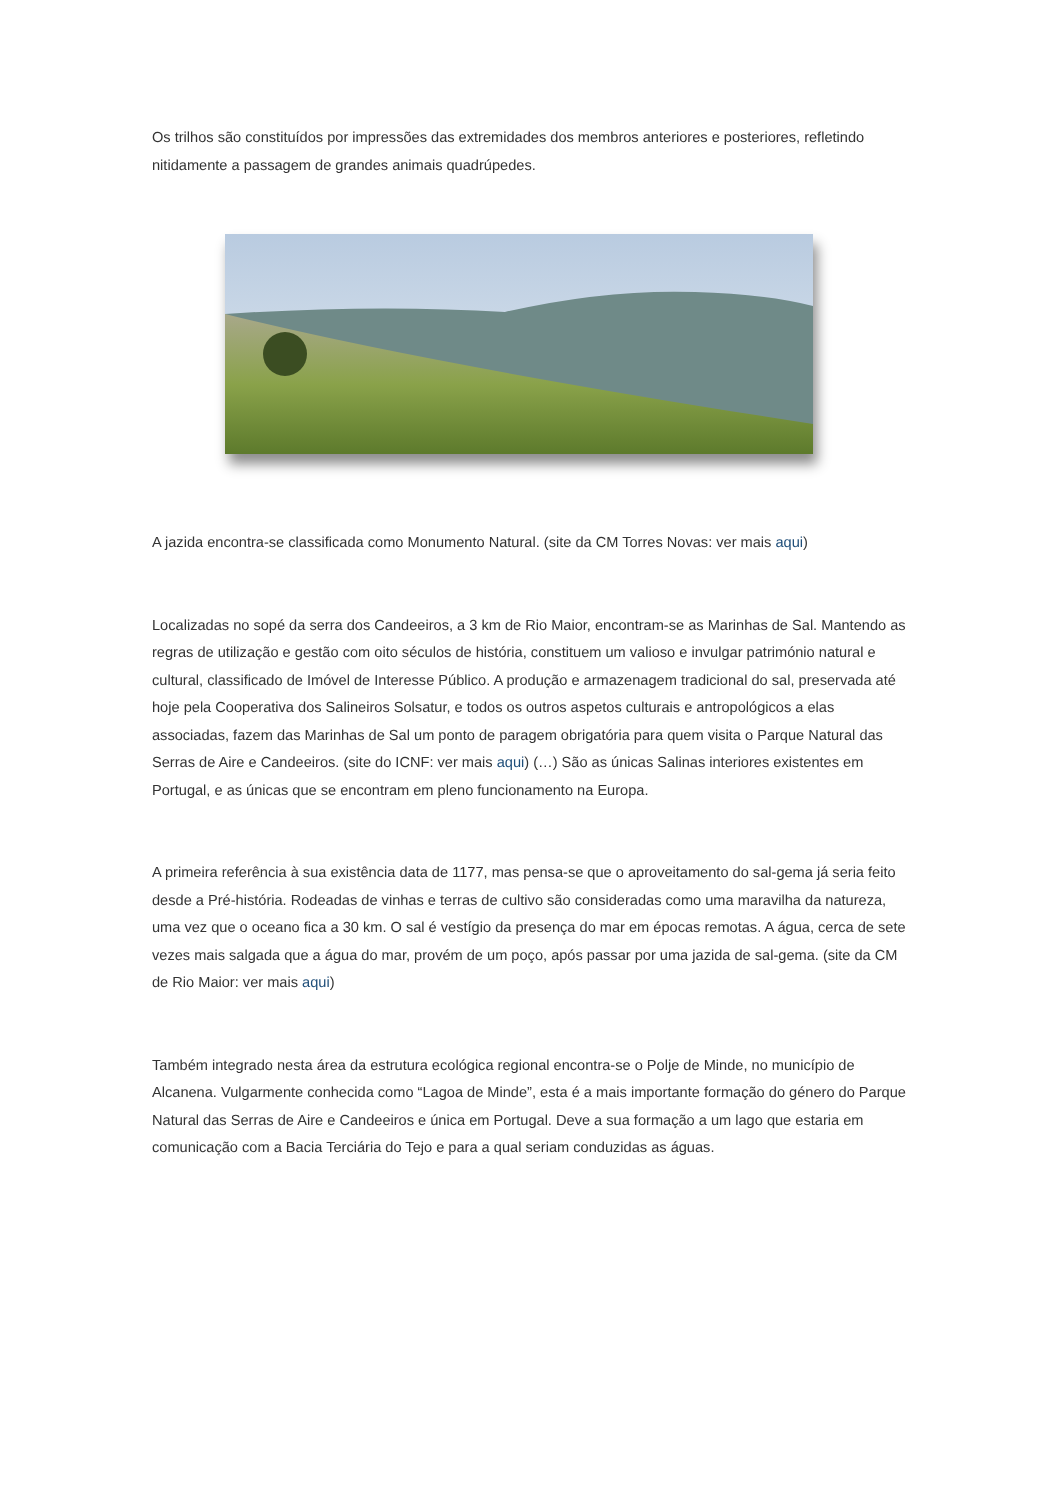Os trilhos são constituídos por impressões das extremidades dos membros anteriores e posteriores, refletindo nitidamente a passagem de grandes animais quadrúpedes.
A jazida encontra-se classificada como Monumento Natural. (site da CM Torres Novas: ver mais aqui)
Localizadas no sopé da serra dos Candeeiros, a 3 km de Rio Maior, encontram-se as Marinhas de Sal. Mantendo as regras de utilização e gestão com oito séculos de história, constituem um valioso e invulgar património natural e cultural, classificado de Imóvel de Interesse Público. A produção e armazenagem tradicional do sal, preservada até hoje pela Cooperativa dos Salineiros Solsatur, e todos os outros aspetos culturais e antropológicos a elas associadas, fazem das Marinhas de Sal um ponto de paragem obrigatória para quem visita o Parque Natural das Serras de Aire e Candeeiros. (site do ICNF: ver mais aqui) (…) São as únicas Salinas interiores existentes em Portugal, e as únicas que se encontram em pleno funcionamento na Europa.
A primeira referência à sua existência data de 1177, mas pensa-se que o aproveitamento do sal-gema já seria feito desde a Pré-história. Rodeadas de vinhas e terras de cultivo são consideradas como uma maravilha da natureza, uma vez que o oceano fica a 30 km. O sal é vestígio da presença do mar em épocas remotas. A água, cerca de sete vezes mais salgada que a água do mar, provém de um poço, após passar por uma jazida de sal-gema. (site da CM de Rio Maior: ver mais aqui)
Também integrado nesta área da estrutura ecológica regional encontra-se o Polje de Minde, no município de Alcanena. Vulgarmente conhecida como “Lagoa de Minde”, esta é a mais importante formação do género do Parque Natural das Serras de Aire e Candeeiros e única em Portugal. Deve a sua formação a um lago que estaria em comunicação com a Bacia Terciária do Tejo e para a qual seriam conduzidas as águas.